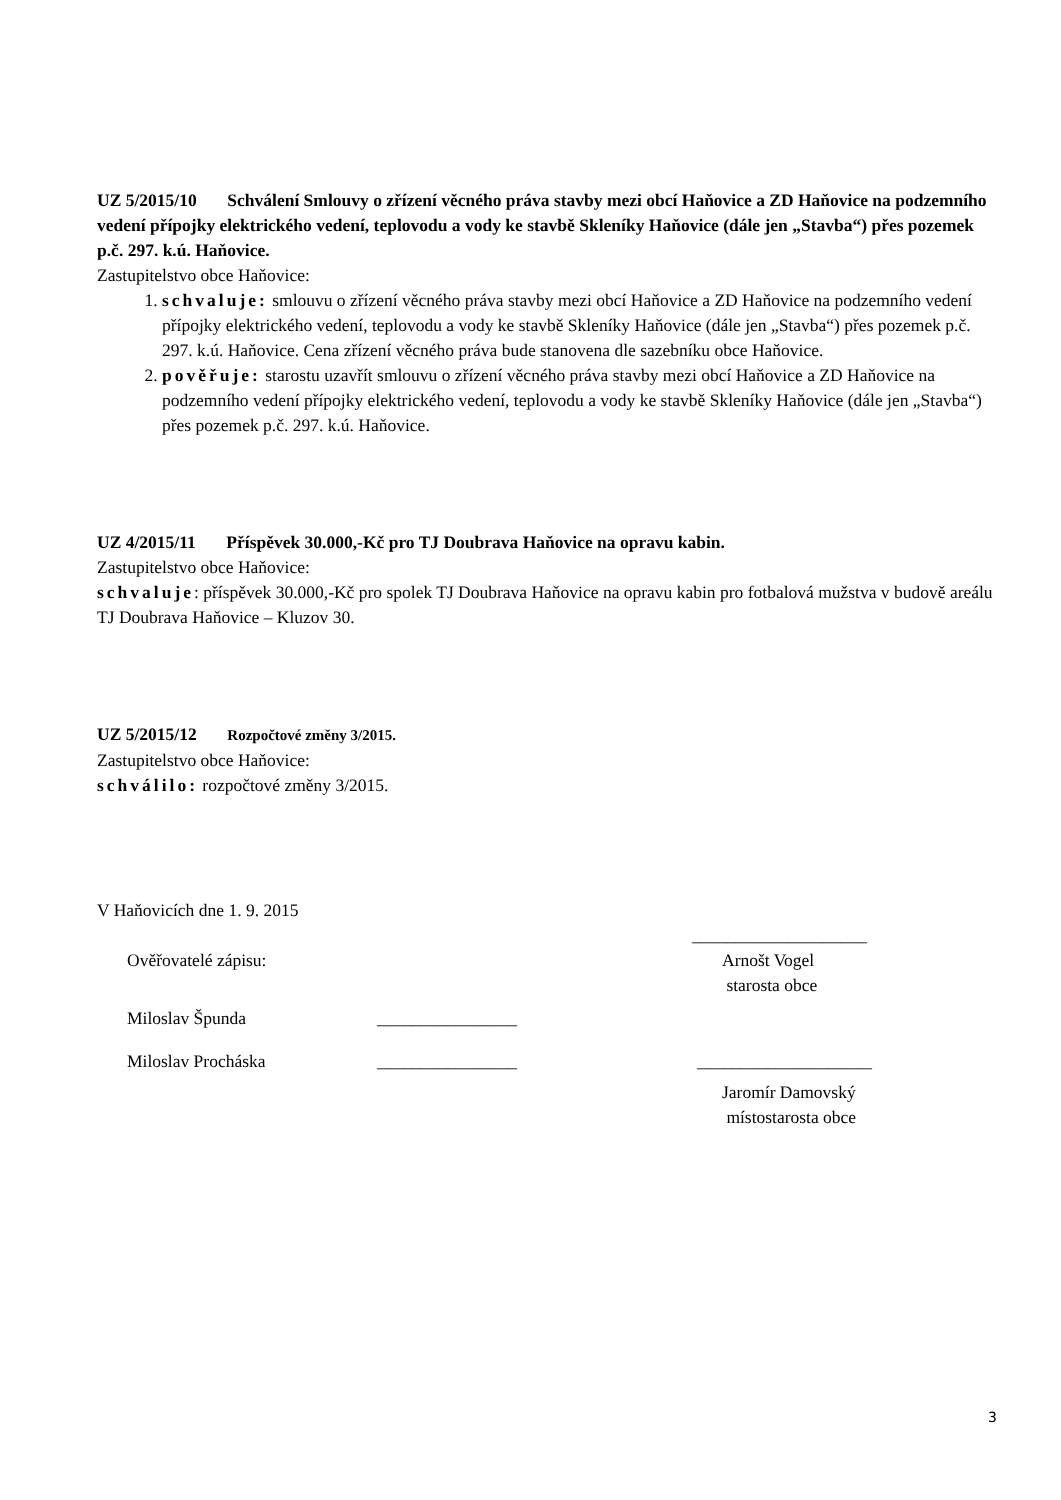UZ 5/2015/10 Schválení Smlouvy o zřízení věcného práva stavby mezi obcí Haňovice a ZD Haňovice na podzemního vedení přípojky elektrického vedení, teplovodu a vody ke stavbě Skleníky Haňovice (dále jen „Stavba“) přes pozemek p.č. 297. k.ú. Haňovice.
Zastupitelstvo obce Haňovice:
1. schvaluje: smlouvu o zřízení věcného práva stavby mezi obcí Haňovice a ZD Haňovice na podzemního vedení přípojky elektrického vedení, teplovodu a vody ke stavbě Skleníky Haňovice (dále jen „Stavba“) přes pozemek p.č. 297. k.ú. Haňovice. Cena zřízení věcného práva bude stanovena dle sazebníku obce Haňovice.
2. pověřuje: starostu uzavřít smlouvu o zřízení věcného práva stavby mezi obcí Haňovice a ZD Haňovice na podzemního vedení přípojky elektrického vedení, teplovodu a vody ke stavbě Skleníky Haňovice (dále jen „Stavba“) přes pozemek p.č. 297. k.ú. Haňovice.
UZ 4/2015/11 Příspěvek 30.000,-Kč pro TJ Doubrava Haňovice na opravu kabin.
Zastupitelstvo obce Haňovice:
schvaluje: příspěvek 30.000,-Kč pro spolek TJ Doubrava Haňovice na opravu kabin pro fotbalová mužstva v budově areálu TJ Doubrava Haňovice – Kluzov 30.
UZ 5/2015/12 Rozpočtové změny 3/2015.
Zastupitelstvo obce Haňovice:
schválilo: rozpočtové změny 3/2015.
V Haňovicích dne 1. 9. 2015
____________________
Ověřovatelé zápisu: Arnošt Vogel
starosta obce
Miloslav Špunda ________________
Miloslav Procháska ________________ ____________________
Jaromír Damovský
místostarosta obce
3